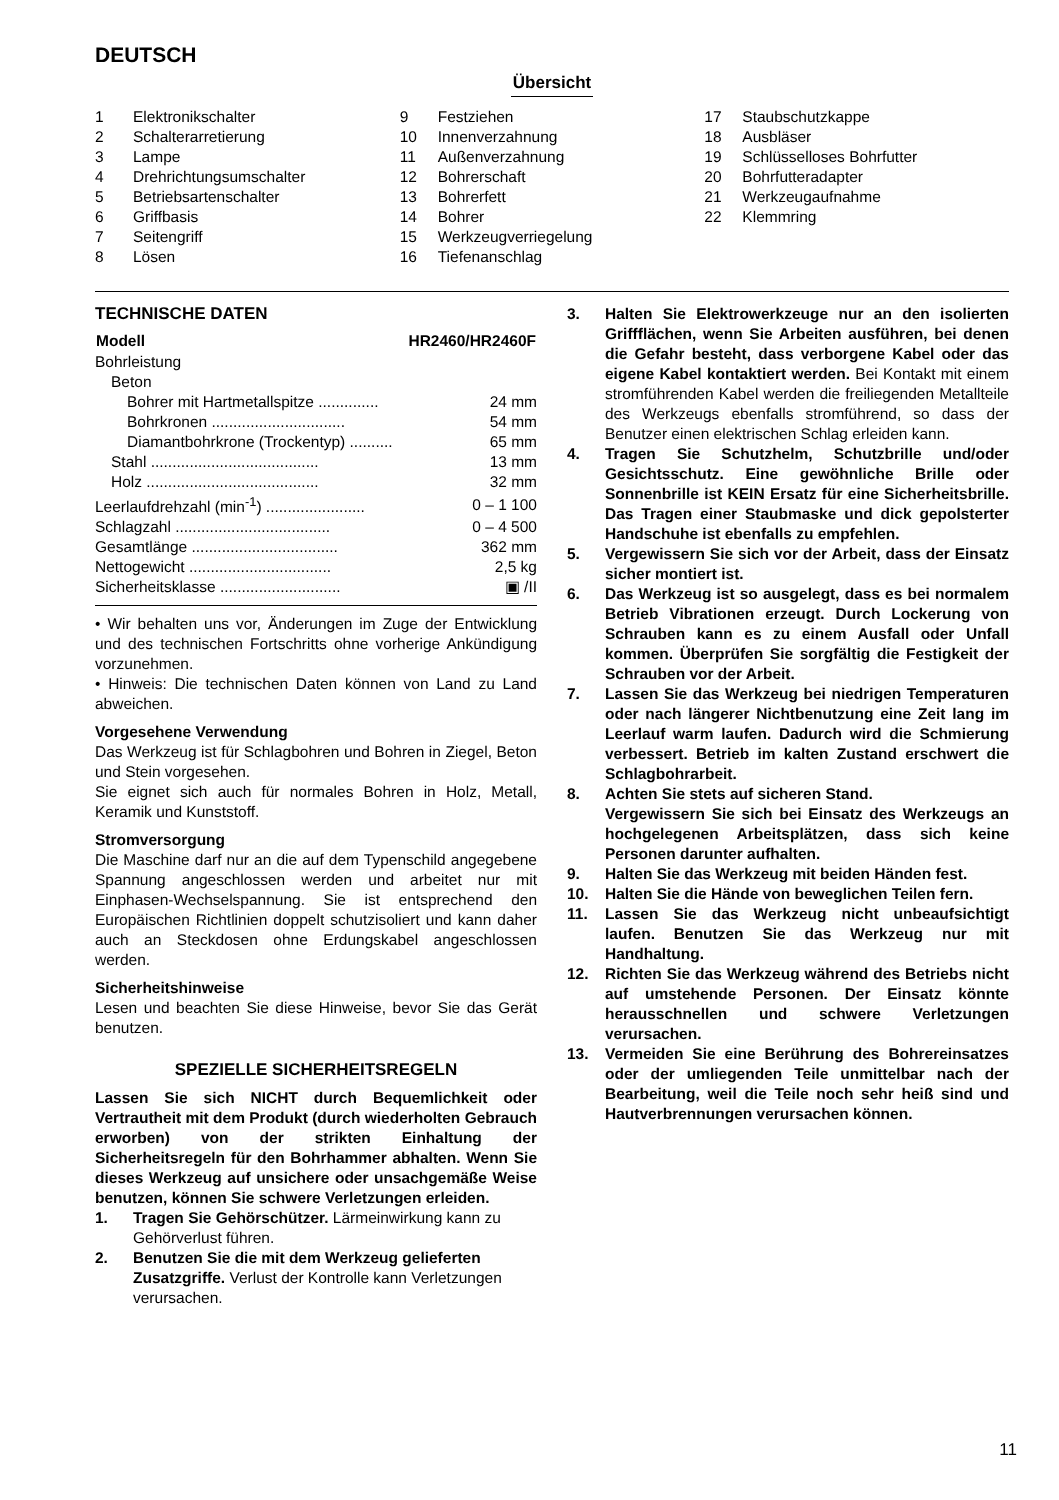DEUTSCH
Übersicht
1 Elektronikschalter
2 Schalterarretierung
3 Lampe
4 Drehrichtungsumschalter
5 Betriebsartenschalter
6 Griffbasis
7 Seitengriff
8 Lösen
9 Festziehen
10 Innenverzahnung
11 Außenverzahnung
12 Bohrerschaft
13 Bohrerfett
14 Bohrer
15 Werkzeugverriegelung
16 Tiefenanschlag
17 Staubschutzkappe
18 Ausbläser
19 Schlüsselloses Bohrfutter
20 Bohrfutteradapter
21 Werkzeugaufnahme
22 Klemmring
TECHNISCHE DATEN
| Modell | HR2460/HR2460F |
| --- | --- |
| Bohrleistung | |
| Beton | |
| Bohrer mit Hartmetallspitze .............. | 24 mm |
| Bohrkronen ............................... | 54 mm |
| Diamantbohrkrone (Trockentyp) .......... | 65 mm |
| Stahl ....................................... | 13 mm |
| Holz ........................................ | 32 mm |
| Leerlaufdrehzahl (min<sup>-1</sup>) ....................... | 0 – 1 100 |
| Schlagzahl .................................... | 0 – 4 500 |
| Gesamtlänge .................................. | 362 mm |
| Nettogewicht ................................. | 2,5 kg |
| Sicherheitsklasse ............................ | ▣ /II |
• Wir behalten uns vor, Änderungen im Zuge der Entwicklung und des technischen Fortschritts ohne vorherige Ankündigung vorzunehmen.
• Hinweis: Die technischen Daten können von Land zu Land abweichen.
Vorgesehene Verwendung
Das Werkzeug ist für Schlagbohren und Bohren in Ziegel, Beton und Stein vorgesehen.
Sie eignet sich auch für normales Bohren in Holz, Metall, Keramik und Kunststoff.
Stromversorgung
Die Maschine darf nur an die auf dem Typenschild angegebene Spannung angeschlossen werden und arbeitet nur mit Einphasen-Wechselspannung. Sie ist entsprechend den Europäischen Richtlinien doppelt schutzisoliert und kann daher auch an Steckdosen ohne Erdungskabel angeschlossen werden.
Sicherheitshinweise
Lesen und beachten Sie diese Hinweise, bevor Sie das Gerät benutzen.
SPEZIELLE SICHERHEITSREGELN
Lassen Sie sich NICHT durch Bequemlichkeit oder Vertrautheit mit dem Produkt (durch wiederholten Gebrauch erworben) von der strikten Einhaltung der Sicherheitsregeln für den Bohrhammer abhalten. Wenn Sie dieses Werkzeug auf unsichere oder unsachgemäße Weise benutzen, können Sie schwere Verletzungen erleiden.
1. Tragen Sie Gehörschützer. Lärmeinwirkung kann zu Gehörverlust führen.
2. Benutzen Sie die mit dem Werkzeug gelieferten Zusatzgriffe. Verlust der Kontrolle kann Verletzungen verursachen.
3. Halten Sie Elektrowerkzeuge nur an den isolierten Griffflächen, wenn Sie Arbeiten ausführen, bei denen die Gefahr besteht, dass verborgene Kabel oder das eigene Kabel kontaktiert werden. Bei Kontakt mit einem stromführenden Kabel werden die freiliegenden Metallteile des Werkzeugs ebenfalls stromführend, so dass der Benutzer einen elektrischen Schlag erleiden kann.
4. Tragen Sie Schutzhelm, Schutzbrille und/oder Gesichtsschutz. Eine gewöhnliche Brille oder Sonnenbrille ist KEIN Ersatz für eine Sicherheitsbrille. Das Tragen einer Staubmaske und dick gepolsterter Handschuhe ist ebenfalls zu empfehlen.
5. Vergewissern Sie sich vor der Arbeit, dass der Einsatz sicher montiert ist.
6. Das Werkzeug ist so ausgelegt, dass es bei normalem Betrieb Vibrationen erzeugt. Durch Lockerung von Schrauben kann es zu einem Ausfall oder Unfall kommen. Überprüfen Sie sorgfältig die Festigkeit der Schrauben vor der Arbeit.
7. Lassen Sie das Werkzeug bei niedrigen Temperaturen oder nach längerer Nichtbenutzung eine Zeit lang im Leerlauf warm laufen. Dadurch wird die Schmierung verbessert. Betrieb im kalten Zustand erschwert die Schlagbohrarbeit.
8. Achten Sie stets auf sicheren Stand.
Vergewissern Sie sich bei Einsatz des Werkzeugs an hochgelegenen Arbeitsplätzen, dass sich keine Personen darunter aufhalten.
9. Halten Sie das Werkzeug mit beiden Händen fest.
10. Halten Sie die Hände von beweglichen Teilen fern.
11. Lassen Sie das Werkzeug nicht unbeaufsichtigt laufen. Benutzen Sie das Werkzeug nur mit Handhaltung.
12. Richten Sie das Werkzeug während des Betriebs nicht auf umstehende Personen. Der Einsatz könnte herausschnellen und schwere Verletzungen verursachen.
13. Vermeiden Sie eine Berührung des Bohrereinsatzes oder der umliegenden Teile unmittelbar nach der Bearbeitung, weil die Teile noch sehr heiß sind und Hautverbrennungen verursachen können.
11